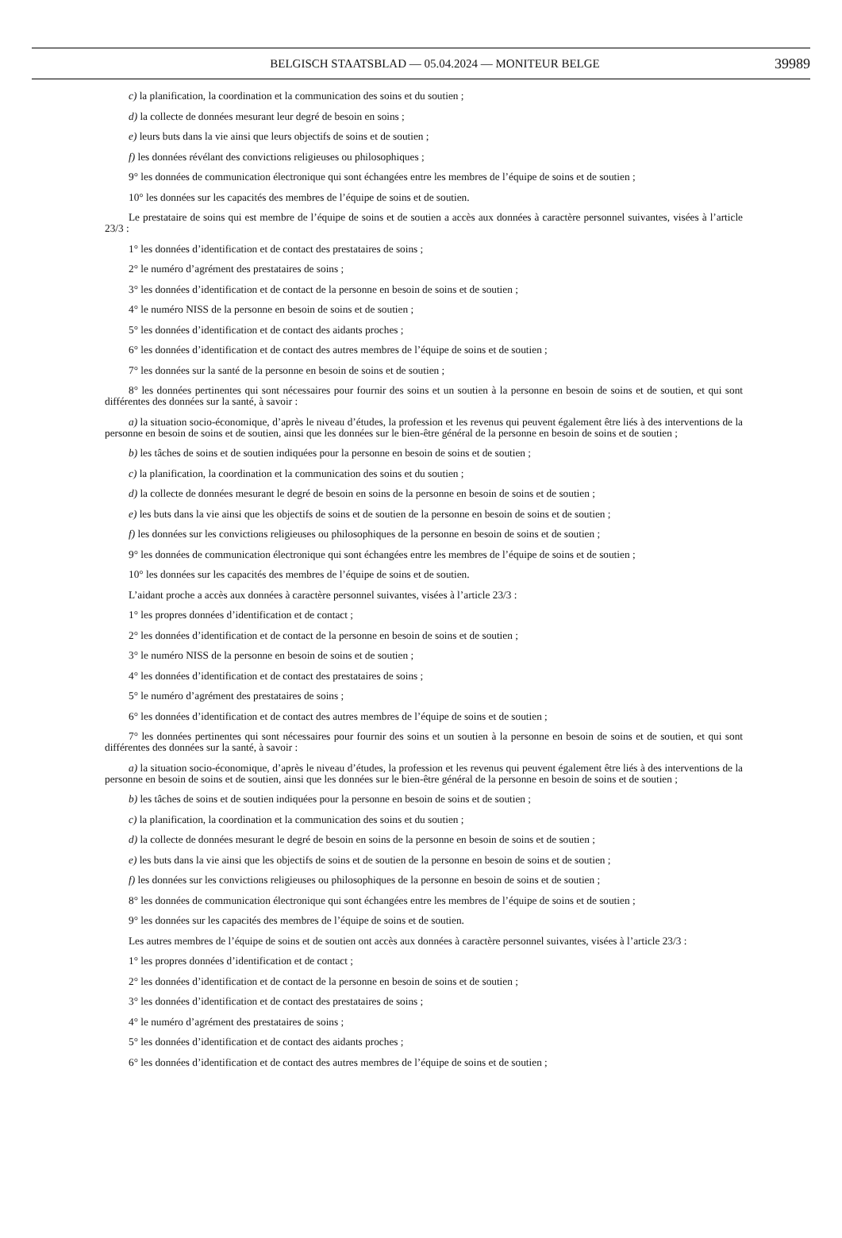BELGISCH STAATSBLAD — 05.04.2024 — MONITEUR BELGE 39989
c) la planification, la coordination et la communication des soins et du soutien ;
d) la collecte de données mesurant leur degré de besoin en soins ;
e) leurs buts dans la vie ainsi que leurs objectifs de soins et de soutien ;
f) les données révélant des convictions religieuses ou philosophiques ;
9° les données de communication électronique qui sont échangées entre les membres de l’équipe de soins et de soutien ;
10° les données sur les capacités des membres de l’équipe de soins et de soutien.
Le prestataire de soins qui est membre de l’équipe de soins et de soutien a accès aux données à caractère personnel suivantes, visées à l’article 23/3 :
1° les données d’identification et de contact des prestataires de soins ;
2° le numéro d’agrément des prestataires de soins ;
3° les données d’identification et de contact de la personne en besoin de soins et de soutien ;
4° le numéro NISS de la personne en besoin de soins et de soutien ;
5° les données d’identification et de contact des aidants proches ;
6° les données d’identification et de contact des autres membres de l’équipe de soins et de soutien ;
7° les données sur la santé de la personne en besoin de soins et de soutien ;
8° les données pertinentes qui sont nécessaires pour fournir des soins et un soutien à la personne en besoin de soins et de soutien, et qui sont différentes des données sur la santé, à savoir :
a) la situation socio-économique, d’après le niveau d’études, la profession et les revenus qui peuvent également être liés à des interventions de la personne en besoin de soins et de soutien, ainsi que les données sur le bien-être général de la personne en besoin de soins et de soutien ;
b) les tâches de soins et de soutien indiquées pour la personne en besoin de soins et de soutien ;
c) la planification, la coordination et la communication des soins et du soutien ;
d) la collecte de données mesurant le degré de besoin en soins de la personne en besoin de soins et de soutien ;
e) les buts dans la vie ainsi que les objectifs de soins et de soutien de la personne en besoin de soins et de soutien ;
f) les données sur les convictions religieuses ou philosophiques de la personne en besoin de soins et de soutien ;
9° les données de communication électronique qui sont échangées entre les membres de l’équipe de soins et de soutien ;
10° les données sur les capacités des membres de l’équipe de soins et de soutien.
L’aidant proche a accès aux données à caractère personnel suivantes, visées à l’article 23/3 :
1° les propres données d’identification et de contact ;
2° les données d’identification et de contact de la personne en besoin de soins et de soutien ;
3° le numéro NISS de la personne en besoin de soins et de soutien ;
4° les données d’identification et de contact des prestataires de soins ;
5° le numéro d’agrément des prestataires de soins ;
6° les données d’identification et de contact des autres membres de l’équipe de soins et de soutien ;
7° les données pertinentes qui sont nécessaires pour fournir des soins et un soutien à la personne en besoin de soins et de soutien, et qui sont différentes des données sur la santé, à savoir :
a) la situation socio-économique, d’après le niveau d’études, la profession et les revenus qui peuvent également être liés à des interventions de la personne en besoin de soins et de soutien, ainsi que les données sur le bien-être général de la personne en besoin de soins et de soutien ;
b) les tâches de soins et de soutien indiquées pour la personne en besoin de soins et de soutien ;
c) la planification, la coordination et la communication des soins et du soutien ;
d) la collecte de données mesurant le degré de besoin en soins de la personne en besoin de soins et de soutien ;
e) les buts dans la vie ainsi que les objectifs de soins et de soutien de la personne en besoin de soins et de soutien ;
f) les données sur les convictions religieuses ou philosophiques de la personne en besoin de soins et de soutien ;
8° les données de communication électronique qui sont échangées entre les membres de l’équipe de soins et de soutien ;
9° les données sur les capacités des membres de l’équipe de soins et de soutien.
Les autres membres de l’équipe de soins et de soutien ont accès aux données à caractère personnel suivantes, visées à l’article 23/3 :
1° les propres données d’identification et de contact ;
2° les données d’identification et de contact de la personne en besoin de soins et de soutien ;
3° les données d’identification et de contact des prestataires de soins ;
4° le numéro d’agrément des prestataires de soins ;
5° les données d’identification et de contact des aidants proches ;
6° les données d’identification et de contact des autres membres de l’équipe de soins et de soutien ;